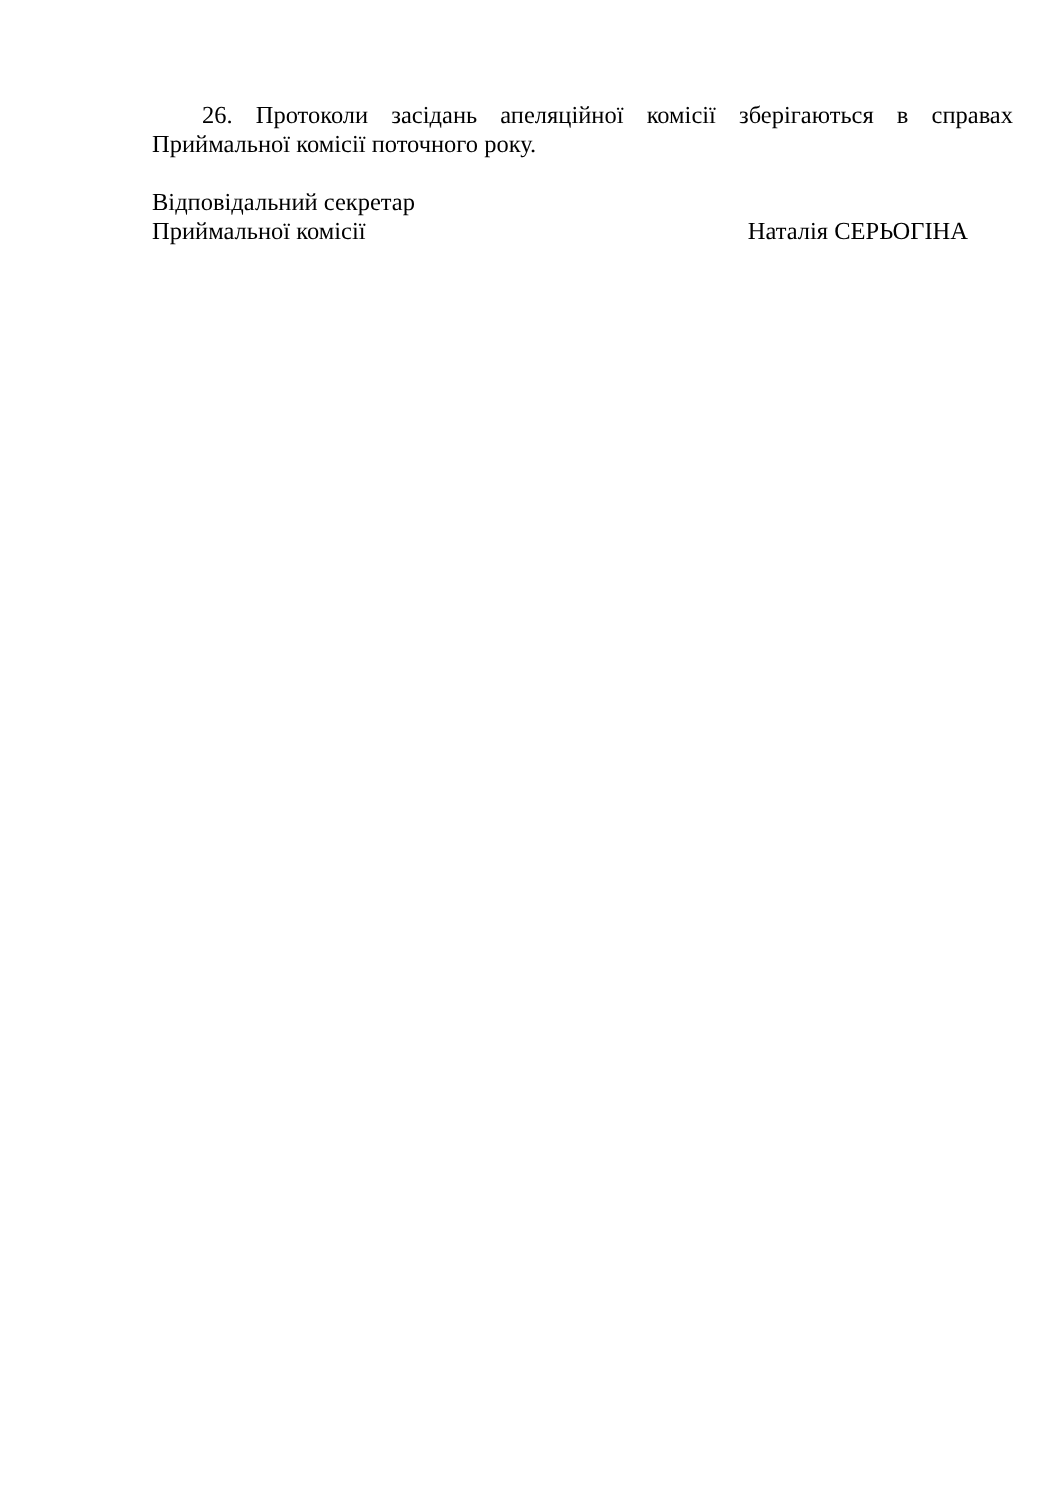26. Протоколи засідань апеляційної комісії зберігаються в справах Приймальної комісії поточного року.
Відповідальний секретар
Приймальної комісії Наталія СЕРЬОГІНА